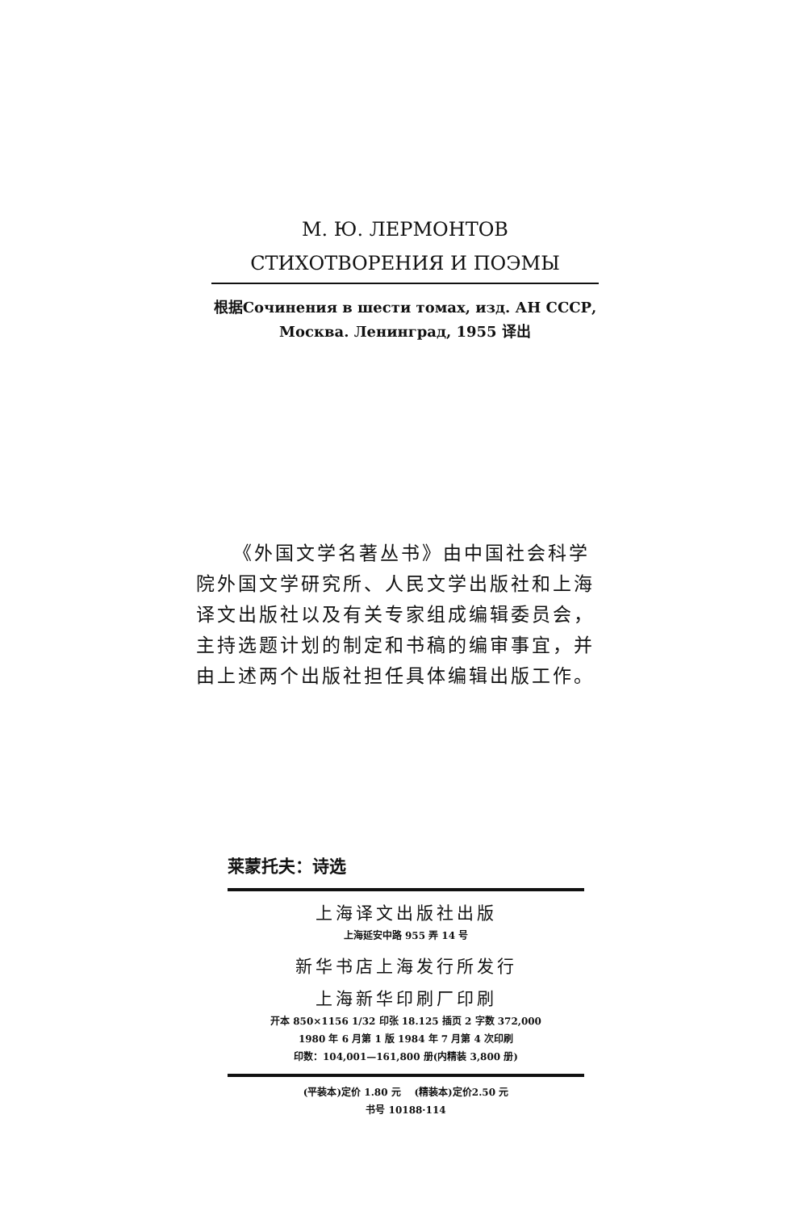М. Ю. ЛЕРМОНТОВ
СТИХОТВОРЕНИЯ И ПОЭМЫ
根据Сочинения в шести томах, изд. АН СССР,
Москва. Ленинград, 1955 译出
《外国文学名著丛书》由中国社会科学院外国文学研究所、人民文学出版社和上海译文出版社以及有关专家组成编辑委员会，主持选题计划的制定和书稿的编审事宜，并由上述两个出版社担任具体编辑出版工作。
莱蒙托夫：诗选
上海译文出版社出版
上海延安中路 955 弄 14 号
新华书店上海发行所发行
上海新华印刷厂印刷
开本 850×1156 1/32 印张 18.125 插页 2 字数 372,000
1980 年 6 月第 1 版 1984 年 7 月第 4 次印刷
印数：104,001—161,800 册(内精装 3,800 册)
(平装本)定价 1.80 元 (精装本)定价2.50 元
书号 10188·114